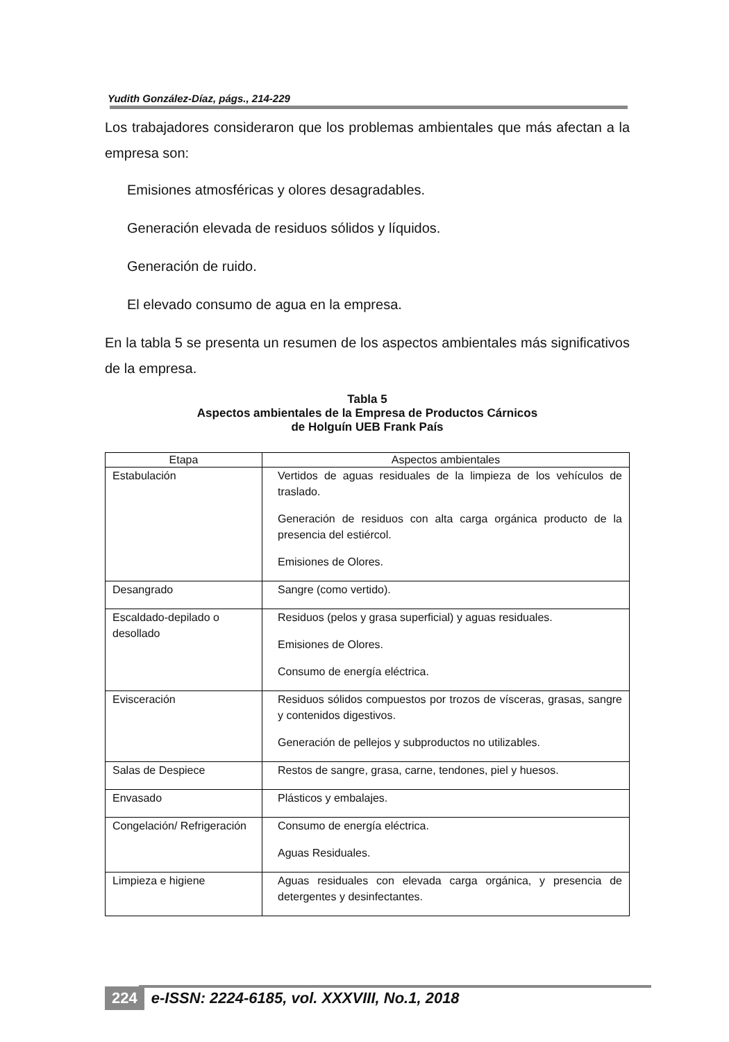Yudith González-Díaz, págs., 214-229
Los trabajadores consideraron que los problemas ambientales que más afectan a la empresa son:
Emisiones atmosféricas y olores desagradables.
Generación elevada de residuos sólidos y líquidos.
Generación de ruido.
El elevado consumo de agua en la empresa.
En la tabla 5 se presenta un resumen de los aspectos ambientales más significativos de la empresa.
Tabla 5
Aspectos ambientales de la Empresa de Productos Cárnicos
de Holguín UEB Frank País
| Etapa | Aspectos ambientales |
| --- | --- |
| Estabulación | Vertidos de aguas residuales de la limpieza de los vehículos de traslado. Generación de residuos con alta carga orgánica producto de la presencia del estiércol. Emisiones de Olores. |
| Desangrado | Sangre (como vertido). |
| Escaldado-depilado o desollado | Residuos (pelos y grasa superficial) y aguas residuales. Emisiones de Olores. Consumo de energía eléctrica. |
| Evisceración | Residuos sólidos compuestos por trozos de vísceras, grasas, sangre y contenidos digestivos. Generación de pellejos y subproductos no utilizables. |
| Salas de Despiece | Restos de sangre, grasa, carne, tendones, piel y huesos. |
| Envasado | Plásticos y embalajes. |
| Congelación/ Refrigeración | Consumo de energía eléctrica. Aguas Residuales. |
| Limpieza e higiene | Aguas residuales con elevada carga orgánica, y presencia de detergentes y desinfectantes. |
224 e-ISSN: 2224-6185, vol. XXXVIII, No.1, 2018